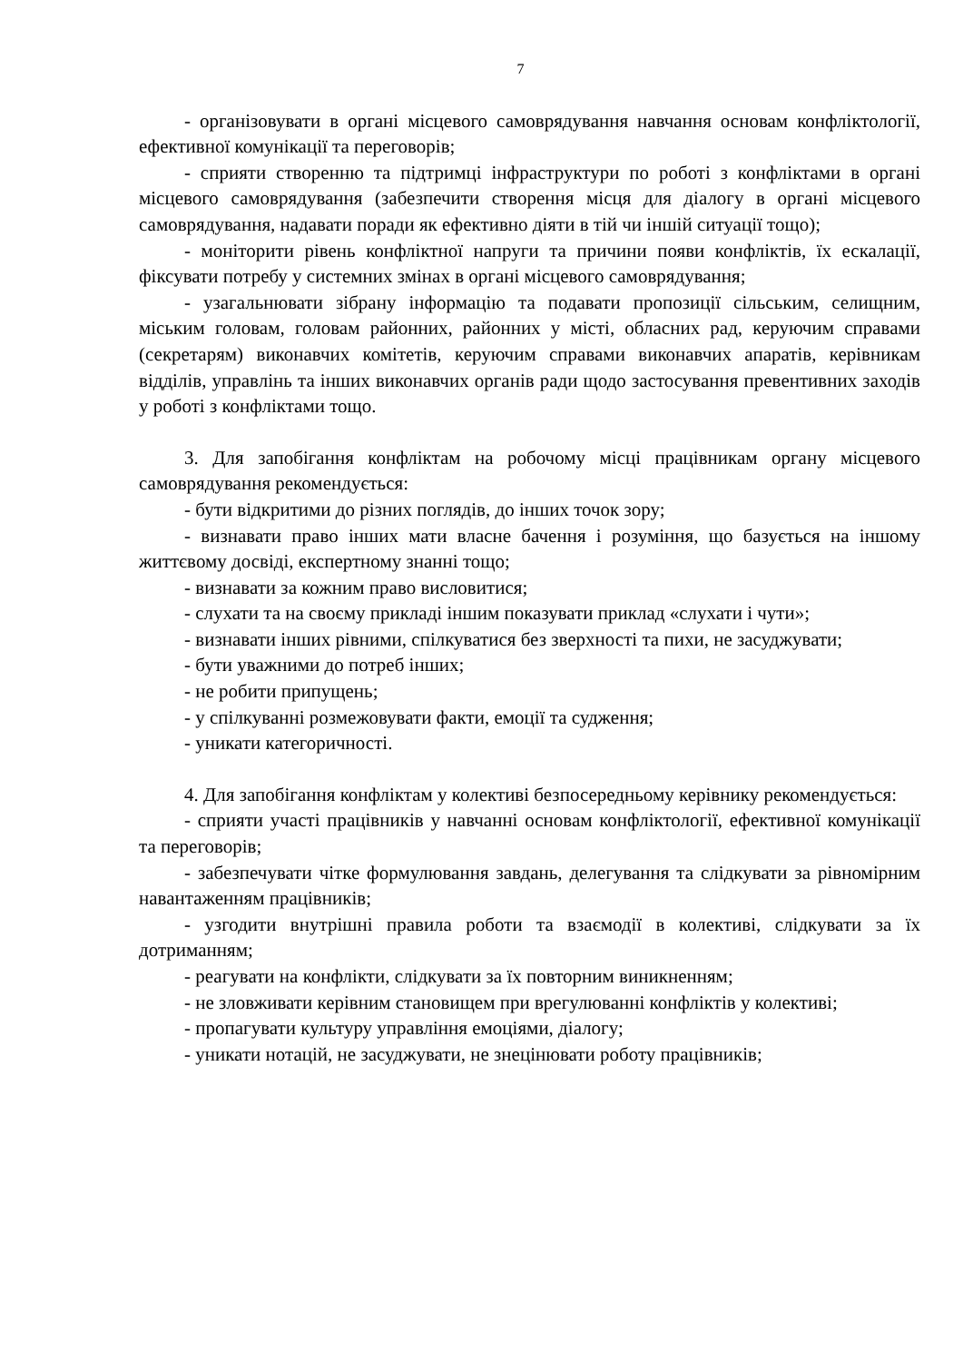7
- організовувати в органі місцевого самоврядування навчання основам конфліктології, ефективної комунікації та переговорів;
- сприяти створенню та підтримці інфраструктури по роботі з конфліктами в органі місцевого самоврядування (забезпечити створення місця для діалогу в органі місцевого самоврядування, надавати поради як ефективно діяти в тій чи іншій ситуації тощо);
- моніторити рівень конфліктної напруги та причини появи конфліктів, їх ескалації, фіксувати потребу у системних змінах в органі місцевого самоврядування;
- узагальнювати зібрану інформацію та подавати пропозиції сільським, селищним, міським головам, головам районних, районних у місті, обласних рад, керуючим справами (секретарям) виконавчих комітетів, керуючим справами виконавчих апаратів, керівникам відділів, управлінь та інших виконавчих органів ради щодо застосування превентивних заходів у роботі з конфліктами тощо.
3. Для запобігання конфліктам на робочому місці працівникам органу місцевого самоврядування рекомендується:
- бути відкритими до різних поглядів, до інших точок зору;
- визнавати право інших мати власне бачення і розуміння, що базується на іншому життєвому досвіді, експертному знанні тощо;
- визнавати за кожним право висловитися;
- слухати та на своєму прикладі іншим показувати приклад «слухати і чути»;
- визнавати інших рівними, спілкуватися без зверхності та пихи, не засуджувати;
- бути уважними до потреб інших;
- не робити припущень;
- у спілкуванні розмежовувати факти, емоції та судження;
- уникати категоричності.
4. Для запобігання конфліктам у колективі безпосередньому керівнику рекомендується:
- сприяти участі працівників у навчанні основам конфліктології, ефективної комунікації та переговорів;
- забезпечувати чітке формулювання завдань, делегування та слідкувати за рівномірним навантаженням працівників;
- узгодити внутрішні правила роботи та взаємодії в колективі, слідкувати за їх дотриманням;
- реагувати на конфлікти, слідкувати за їх повторним виникненням;
- не зловживати керівним становищем при врегулюванні конфліктів у колективі;
- пропагувати культуру управління емоціями, діалогу;
- уникати нотацій, не засуджувати, не знецінювати роботу працівників;